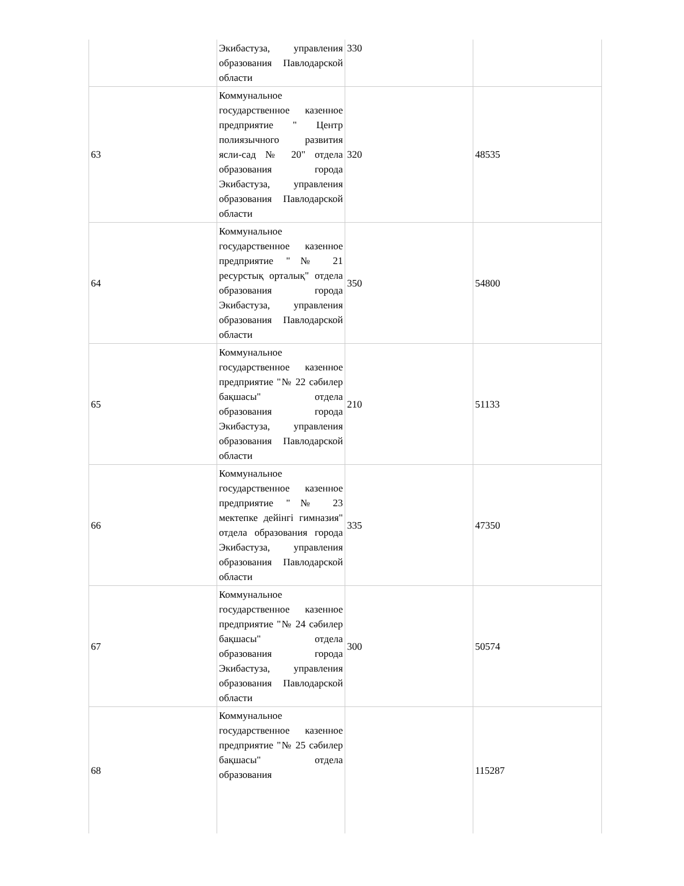| | Экибастуза, управления образования Павлодарской области | 330 | |
| 63 | Коммунальное государственное казенное предприятие " Центр полиязычного развития ясли-сад № 20" отдела образования города Экибастуза, управления образования Павлодарской области | 320 | 48535 |
| 64 | Коммунальное государственное казенное предприятие "№ 21 ресурстық орталық" отдела образования города Экибастуза, управления образования Павлодарской области | 350 | 54800 |
| 65 | Коммунальное государственное казенное предприятие "№ 22 сәбилер бақшасы" отдела образования города Экибастуза, управления образования Павлодарской области | 210 | 51133 |
| 66 | Коммунальное государственное казенное предприятие "№ 23 мектепке дейінгі гимназия" отдела образования города Экибастуза, управления образования Павлодарской области | 335 | 47350 |
| 67 | Коммунальное государственное казенное предприятие "№ 24 сәбилер бақшасы" отдела образования города Экибастуза, управления образования Павлодарской области | 300 | 50574 |
| 68 | Коммунальное государственное казенное предприятие "№ 25 сәбилер бақшасы" отдела образования | | 115287 |